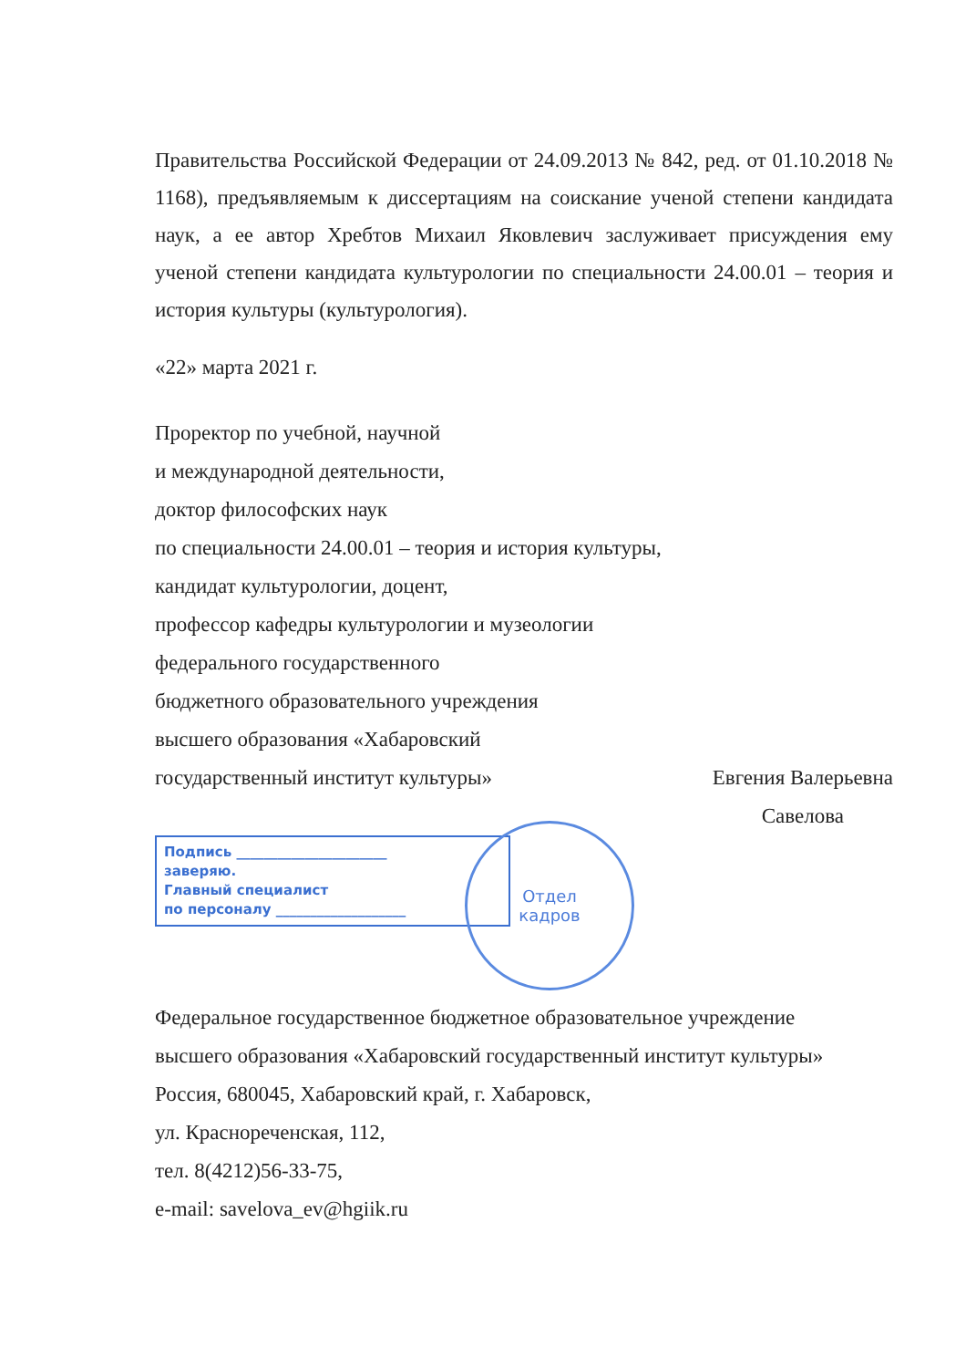Правительства Российской Федерации от 24.09.2013 № 842, ред. от 01.10.2018 № 1168), предъявляемым к диссертациям на соискание ученой степени кандидата наук, а ее автор Хребтов Михаил Яковлевич заслуживает присуждения ему ученой степени кандидата культурологии по специальности 24.00.01 – теория и история культуры (культурология).
«22» марта 2021 г.
Проректор по учебной, научной
и международной деятельности,
доктор философских наук
по специальности 24.00.01 – теория и история культуры,
кандидат культурологии, доцент,
профессор кафедры культурологии и музеологии
федерального государственного
бюджетного образовательного учреждения
высшего образования «Хабаровский
государственный институт культуры» Евгения Валерьевна
Савелова
Подпись ______________________
заверяю.
Главный специалист
по персоналу ___________________
Отдел
кадров
Федеральное государственное бюджетное образовательное учреждение
высшего образования «Хабаровский государственный институт культуры»
Россия, 680045, Хабаровский край, г. Хабаровск,
ул. Краснореченская, 112,
тел. 8(4212)56-33-75,
e-mail: savelova_ev@hgiik.ru